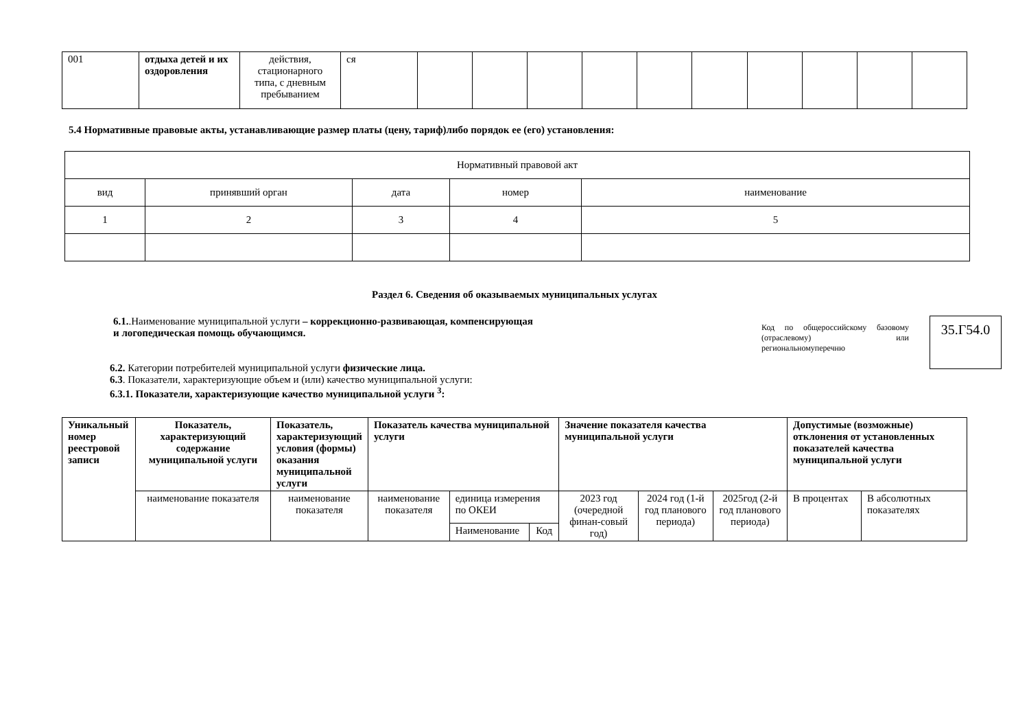| 001 | отдыха детей и их оздоровления | действия, стационарного типа, с дневным пребыванием | ся | | | | | | | | | | |
5.4 Нормативные правовые акты, устанавливающие размер платы (цену, тариф)либо порядок ее (его) установления:
| Нормативный правовой акт | | | | |
| вид | принявший орган | дата | номер | наименование |
| 1 | 2 | 3 | 4 | 5 |
Раздел 6. Сведения об оказываемых муниципальных услугах
6.1..Наименование муниципальной услуги – коррекционно-развивающая, компенсирующая и логопедическая помощь обучающимся.
Код по общероссийскому базовому (отраслевому) или региональномуперечню
35.Г54.0
6.2. Категории потребителей муниципальной услуги физические лица.
6.3. Показатели, характеризующие объем и (или) качество муниципальной услуги:
6.3.1. Показатели, характеризующие качество муниципальной услуги <sup>3</sup>:
| Уникальный номер реестровой записи | Показатель, характеризующий содержание муниципальной услуги | Показатель, характеризующий условия (формы) оказания муниципальной услуги | Показатель качества муниципальной услуги | | | Значение показателя качества муниципальной услуги | | | Допустимые (возможные) отклонения от установленных показателей качества муниципальной услуги | |
| --- | --- | --- | --- | --- | --- | --- | --- | --- | --- | --- |
| | наименование показателя | наименование показателя | наименование показателя | единица измерения по ОКЕИ | | 2023 год (очередной финан-совый год) | 2024 год (1-й год планового периода) | 2025год (2-й год планового периода) | В процентах | В абсолютных показателях |
| | | | | Наименование | Код | | | | | |